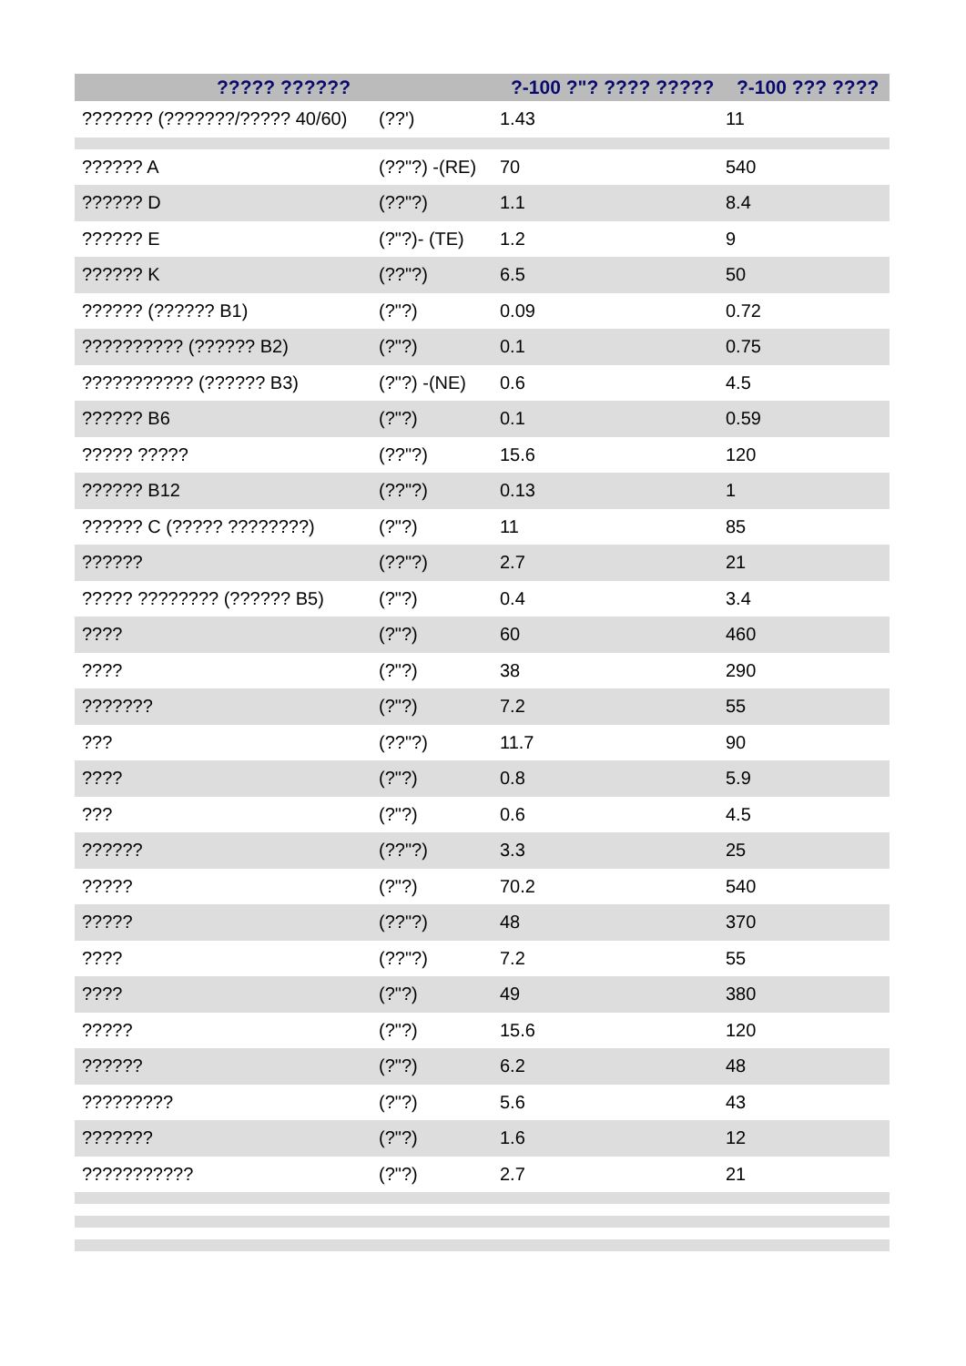| ????? ?????? | | ?-100 ?"? ???? ????? | ?-100 ??? ???? |
| --- | --- | --- | --- |
| ??????? (???????/????? 40/60) | (??') | 1.43 | 11 |
| ?????? A | (??"?) -(RE) | 70 | 540 |
| ?????? D | (??"?) | 1.1 | 8.4 |
| ?????? E | (?"?)- (TE) | 1.2 | 9 |
| ?????? K | (??"?) | 6.5 | 50 |
| ?????? (?????? B1) | (?"?) | 0.09 | 0.72 |
| ?????????? (?????? B2) | (?"?) | 0.1 | 0.75 |
| ??????????? (?????? B3) | (?"?) -(NE) | 0.6 | 4.5 |
| ?????? B6 | (?"?) | 0.1 | 0.59 |
| ????? ????? | (??"?) | 15.6 | 120 |
| ?????? B12 | (??"?) | 0.13 | 1 |
| ?????? C (????? ????????) | (?"?) | 11 | 85 |
| ?????? | (??"?) | 2.7 | 21 |
| ????? ???????? (?????? B5) | (?"?) | 0.4 | 3.4 |
| ???? | (?"?) | 60 | 460 |
| ???? | (?"?) | 38 | 290 |
| ??????? | (?"?) | 7.2 | 55 |
| ??? | (??"?) | 11.7 | 90 |
| ???? | (?"?) | 0.8 | 5.9 |
| ??? | (?"?) | 0.6 | 4.5 |
| ?????? | (??"?) | 3.3 | 25 |
| ????? | (?"?) | 70.2 | 540 |
| ????? | (??"?) | 48 | 370 |
| ???? | (??"?) | 7.2 | 55 |
| ???? | (?"?) | 49 | 380 |
| ????? | (?"?) | 15.6 | 120 |
| ?????? | (?"?) | 6.2 | 48 |
| ????????? | (?"?) | 5.6 | 43 |
| ??????? | (?"?) | 1.6 | 12 |
| ??????????? | (?"?) | 2.7 | 21 |